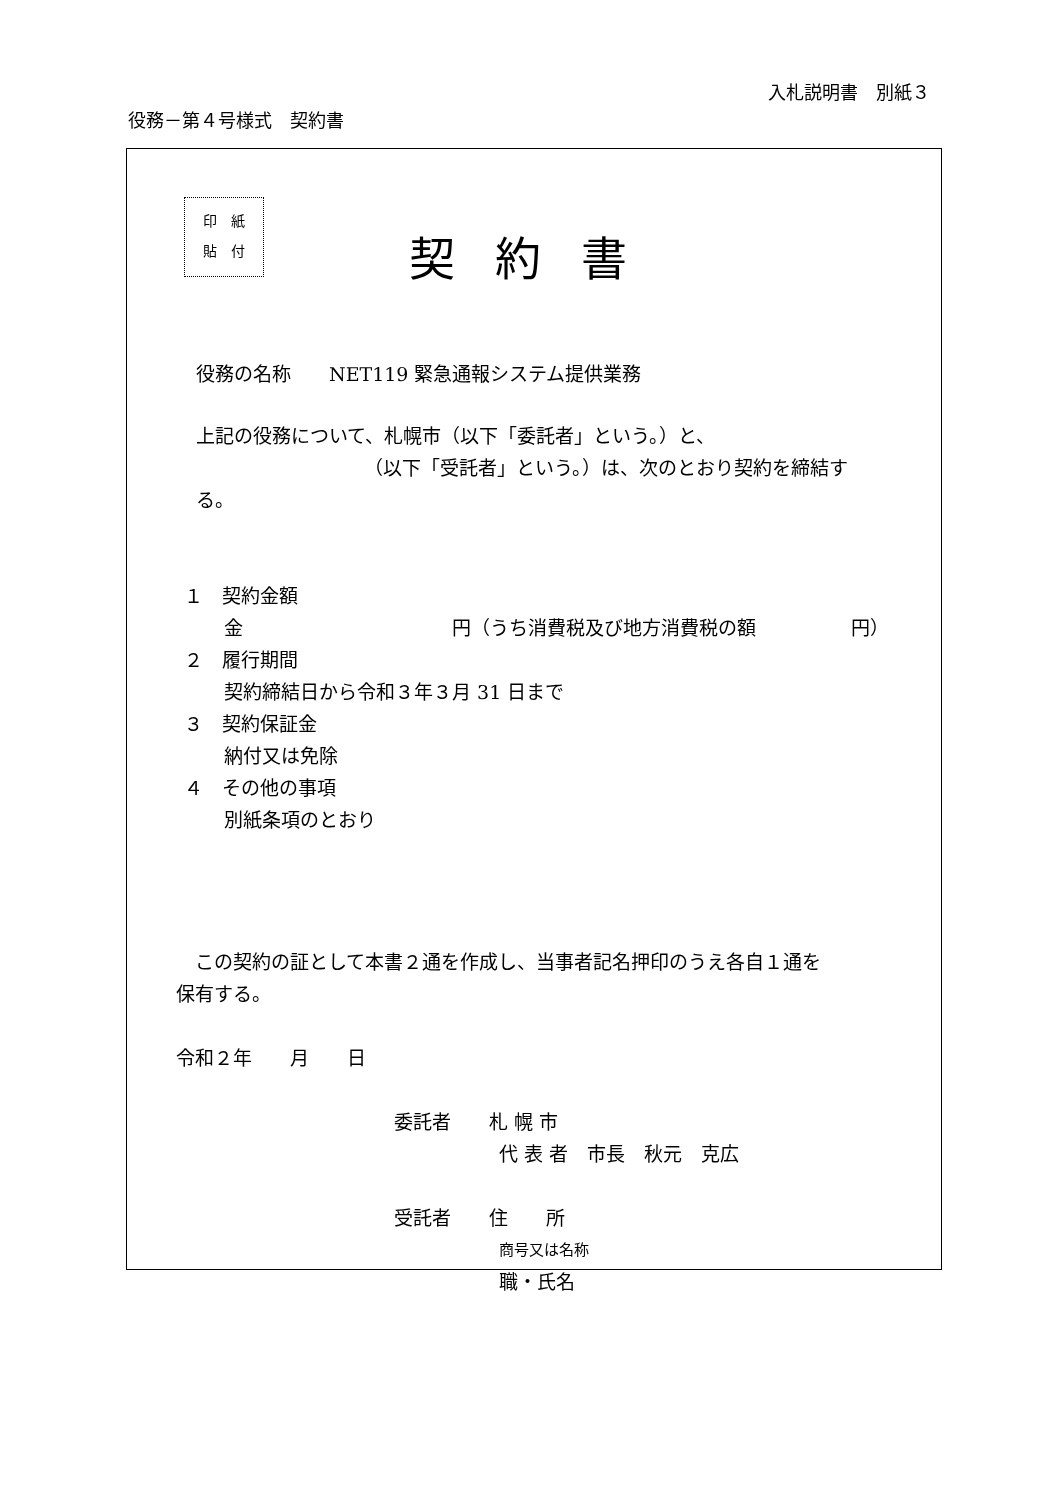入札説明書　別紙３
役務－第４号様式　契約書
印　紙
貼　付 契約書
役務の名称　　NET119 緊急通報システム提供業務
上記の役務について、札幌市（以下「委託者」という。）と、
（以下「受託者」という。）は、次のとおり契約を締結す
る。
１　契約金額
金　　　　　　　　　　　円（うち消費税及び地方消費税の額　　　　　円）
２　履行期間
契約締結日から令和３年３月 31 日まで
３　契約保証金
納付又は免除
４　その他の事項
別紙条項のとおり
　この契約の証として本書２通を作成し、当事者記名押印のうえ各自１通を
保有する。
令和２年　　月　　日
委託者　　札 幌 市
代 表 者　市長　秋元　克広
受託者　　住　　所
商号又は名称
職・氏名